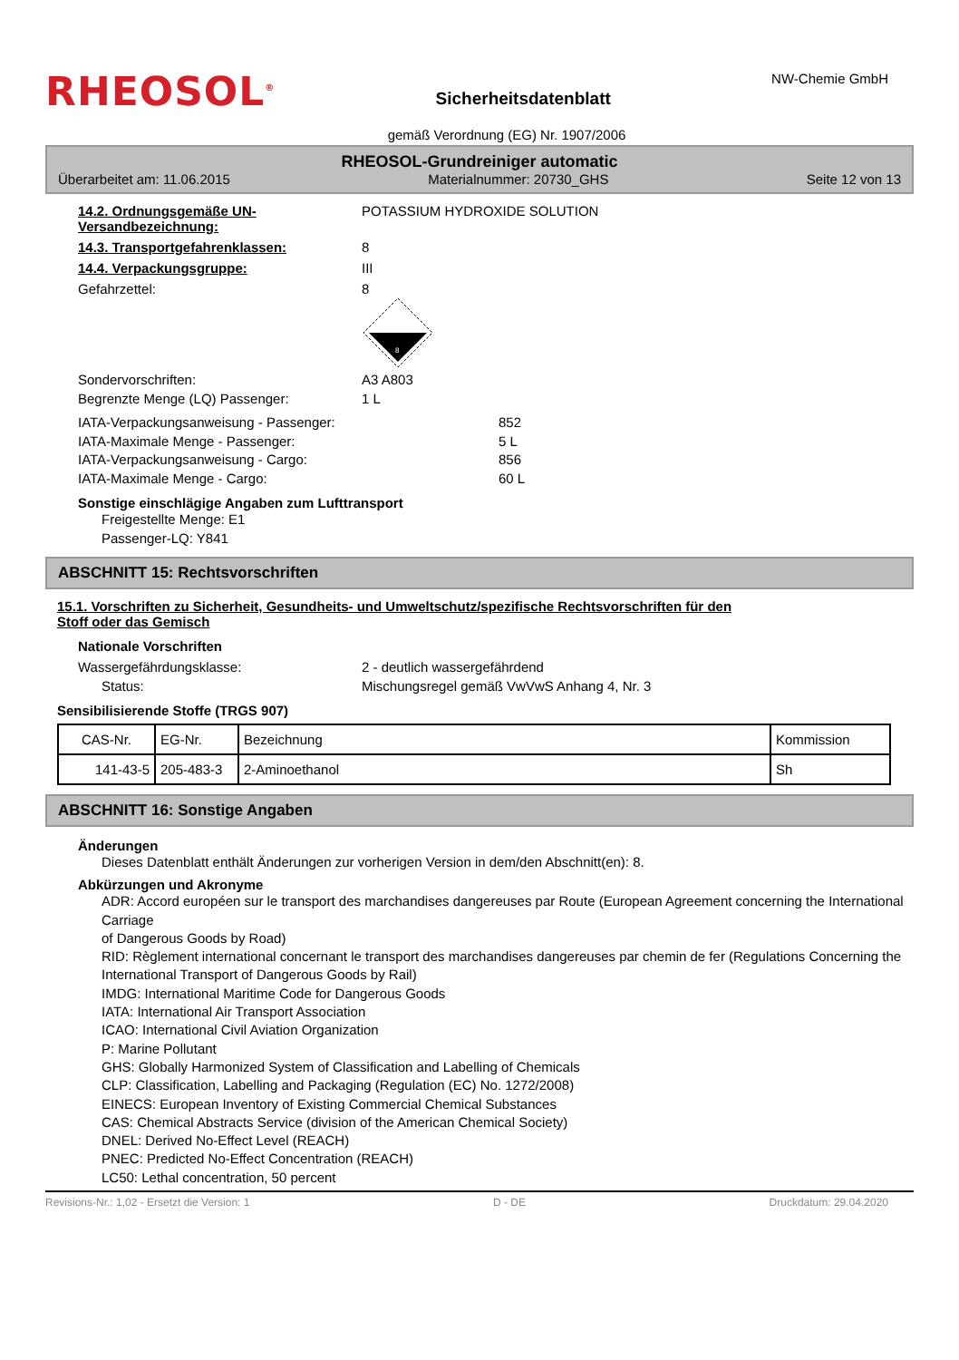RHEOSOL<sup>®</sup>
Sicherheitsdatenblatt
NW-Chemie GmbH
gemäß Verordnung (EG) Nr. 1907/2006
RHEOSOL-Grundreiniger automatic
Überarbeitet am: 11.06.2015 Materialnummer: 20730_GHS Seite 12 von 13
14.2. Ordnungsgemäße UN-Versandbezeichnung:
POTASSIUM HYDROXIDE SOLUTION
14.3. Transportgefahrenklassen: 8
14.4. Verpackungsgruppe: III
Gefahrzettel: 8
8
Sondervorschriften: A3 A803
Begrenzte Menge (LQ) Passenger: 1 L
IATA-Verpackungsanweisung - Passenger:
IATA-Maximale Menge - Passenger:
IATA-Verpackungsanweisung - Cargo:
IATA-Maximale Menge - Cargo:
852
5 L
856
60 L
Sonstige einschlägige Angaben zum Lufttransport
Freigestellte Menge: E1
Passenger-LQ: Y841
ABSCHNITT 15: Rechtsvorschriften
15.1. Vorschriften zu Sicherheit, Gesundheits- und Umweltschutz/spezifische Rechtsvorschriften für den
Stoff oder das Gemisch
Nationale Vorschriften
Wassergefährdungsklasse: 2 - deutlich wassergefährdend
Status: Mischungsregel gemäß VwVwS Anhang 4, Nr. 3
Sensibilisierende Stoffe (TRGS 907)
| CAS-Nr. | EG-Nr. | Bezeichnung | Kommission |
| --- | --- | --- | --- |
| 141-43-5 | 205-483-3 | 2-Aminoethanol | Sh |
ABSCHNITT 16: Sonstige Angaben
Änderungen
Dieses Datenblatt enthält Änderungen zur vorherigen Version in dem/den Abschnitt(en): 8.
Abkürzungen und Akronyme
ADR: Accord européen sur le transport des marchandises dangereuses par Route (European Agreement concerning the International Carriage
of Dangerous Goods by Road)
RID: Règlement international concernant le transport des marchandises dangereuses par chemin de fer (Regulations Concerning the
International Transport of Dangerous Goods by Rail)
IMDG: International Maritime Code for Dangerous Goods
IATA: International Air Transport Association
ICAO: International Civil Aviation Organization
P: Marine Pollutant
GHS: Globally Harmonized System of Classification and Labelling of Chemicals
CLP: Classification, Labelling and Packaging (Regulation (EC) No. 1272/2008)
EINECS: European Inventory of Existing Commercial Chemical Substances
CAS: Chemical Abstracts Service (division of the American Chemical Society)
DNEL: Derived No-Effect Level (REACH)
PNEC: Predicted No-Effect Concentration (REACH)
LC50: Lethal concentration, 50 percent
Revisions-Nr.: 1,02 - Ersetzt die Version: 1 D - DE Druckdatum: 29.04.2020